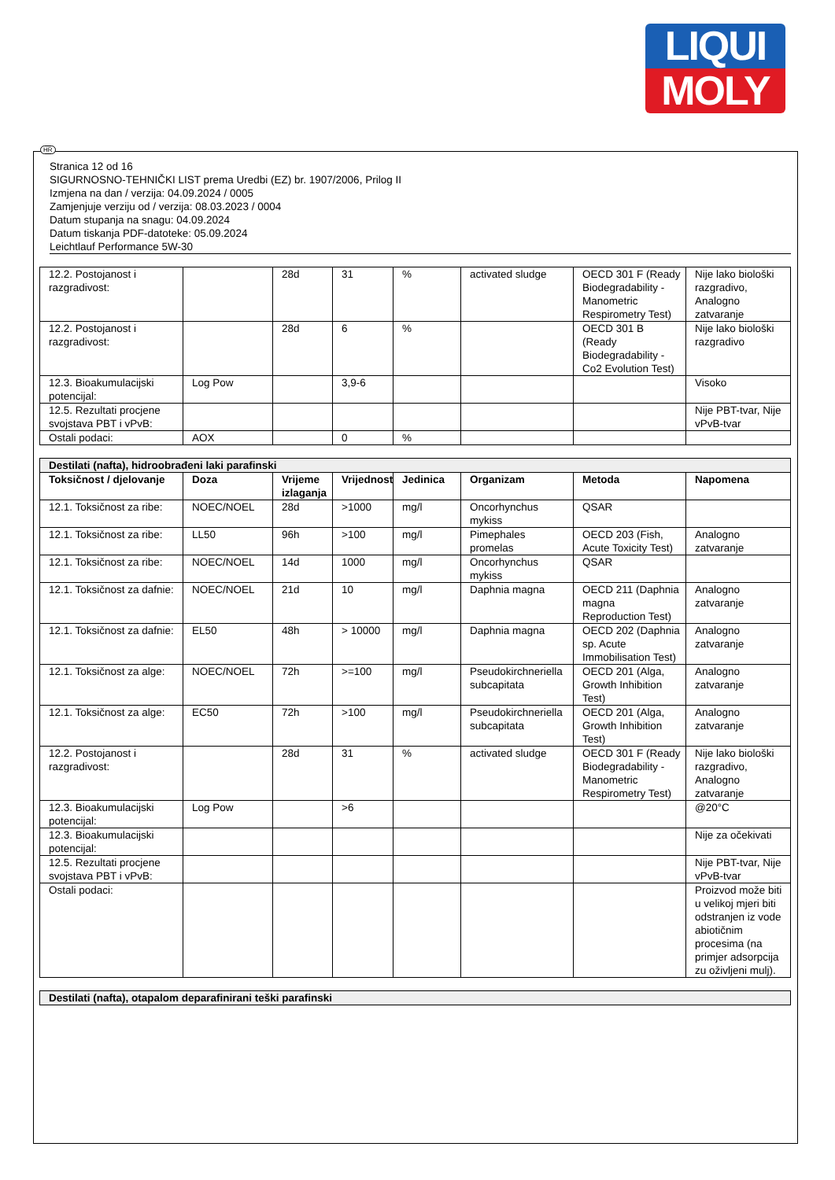LIQUI
MOLY
HR
Stranica 12 od 16
SIGURNOSNO-TEHNIČKI LIST prema Uredbi (EZ) br. 1907/2006, Prilog II
Izmjena na dan / verzija: 04.09.2024 / 0005
Zamjenjuje verziju od / verzija: 08.03.2023 / 0004
Datum stupanja na snagu: 04.09.2024
Datum tiskanja PDF-datoteke: 05.09.2024
Leichtlauf Performance 5W-30
| 12.2. Postojanost i razgradivost: | | 28d | 31 | % | activated sludge | OECD 301 F (Ready Biodegradability - Manometric Respirometry Test) | Nije lako biološki razgradivo, Analogno zatvaranje |
| 12.2. Postojanost i razgradivost: | | 28d | 6 | % | | OECD 301 B (Ready Biodegradability - Co2 Evolution Test) | Nije lako biološki razgradivo |
| 12.3. Bioakumulacijski potencijal: | Log Pow | | 3,9-6 | | | | Visoko |
| 12.5. Rezultati procjene svojstava PBT i vPvB: | | | | | | | Nije PBT-tvar, Nije vPvB-tvar |
| Ostali podaci: | AOX | | 0 | % | | | |
| Destilati (nafta), hidroobrađeni laki parafinski | | | | | | | |
| Toksičnost / djelovanje | Doza | Vrijeme izlaganja | Vrijednost | Jedinica | Organizam | Metoda | Napomena |
| 12.1. Toksičnost za ribe: | NOEC/NOEL | 28d | >1000 | mg/l | Oncorhynchus mykiss | QSAR | |
| 12.1. Toksičnost za ribe: | LL50 | 96h | >100 | mg/l | Pimephales promelas | OECD 203 (Fish, Acute Toxicity Test) | Analogno zatvaranje |
| 12.1. Toksičnost za ribe: | NOEC/NOEL | 14d | 1000 | mg/l | Oncorhynchus mykiss | QSAR | |
| 12.1. Toksičnost za dafnie: | NOEC/NOEL | 21d | 10 | mg/l | Daphnia magna | OECD 211 (Daphnia magna Reproduction Test) | Analogno zatvaranje |
| 12.1. Toksičnost za dafnie: | EL50 | 48h | > 10000 | mg/l | Daphnia magna | OECD 202 (Daphnia sp. Acute Immobilisation Test) | Analogno zatvaranje |
| 12.1. Toksičnost za alge: | NOEC/NOEL | 72h | >=100 | mg/l | Pseudokirchneriella subcapitata | OECD 201 (Alga, Growth Inhibition Test) | Analogno zatvaranje |
| 12.1. Toksičnost za alge: | EC50 | 72h | >100 | mg/l | Pseudokirchneriella subcapitata | OECD 201 (Alga, Growth Inhibition Test) | Analogno zatvaranje |
| 12.2. Postojanost i razgradivost: | | 28d | 31 | % | activated sludge | OECD 301 F (Ready Biodegradability - Manometric Respirometry Test) | Nije lako biološki razgradivo, Analogno zatvaranje |
| 12.3. Bioakumulacijski potencijal: | Log Pow | | >6 | | | | @20°C |
| 12.3. Bioakumulacijski potencijal: | | | | | | | Nije za očekivati |
| 12.5. Rezultati procjene svojstava PBT i vPvB: | | | | | | | Nije PBT-tvar, Nije vPvB-tvar |
| Ostali podaci: | | | | | | | Proizvod može biti u velikoj mjeri biti odstranjen iz vode abiotičnim procesima (na primjer adsorpcija zu oživljeni mulj). |
| Destilati (nafta), otapalom deparafinirani teški parafinski |